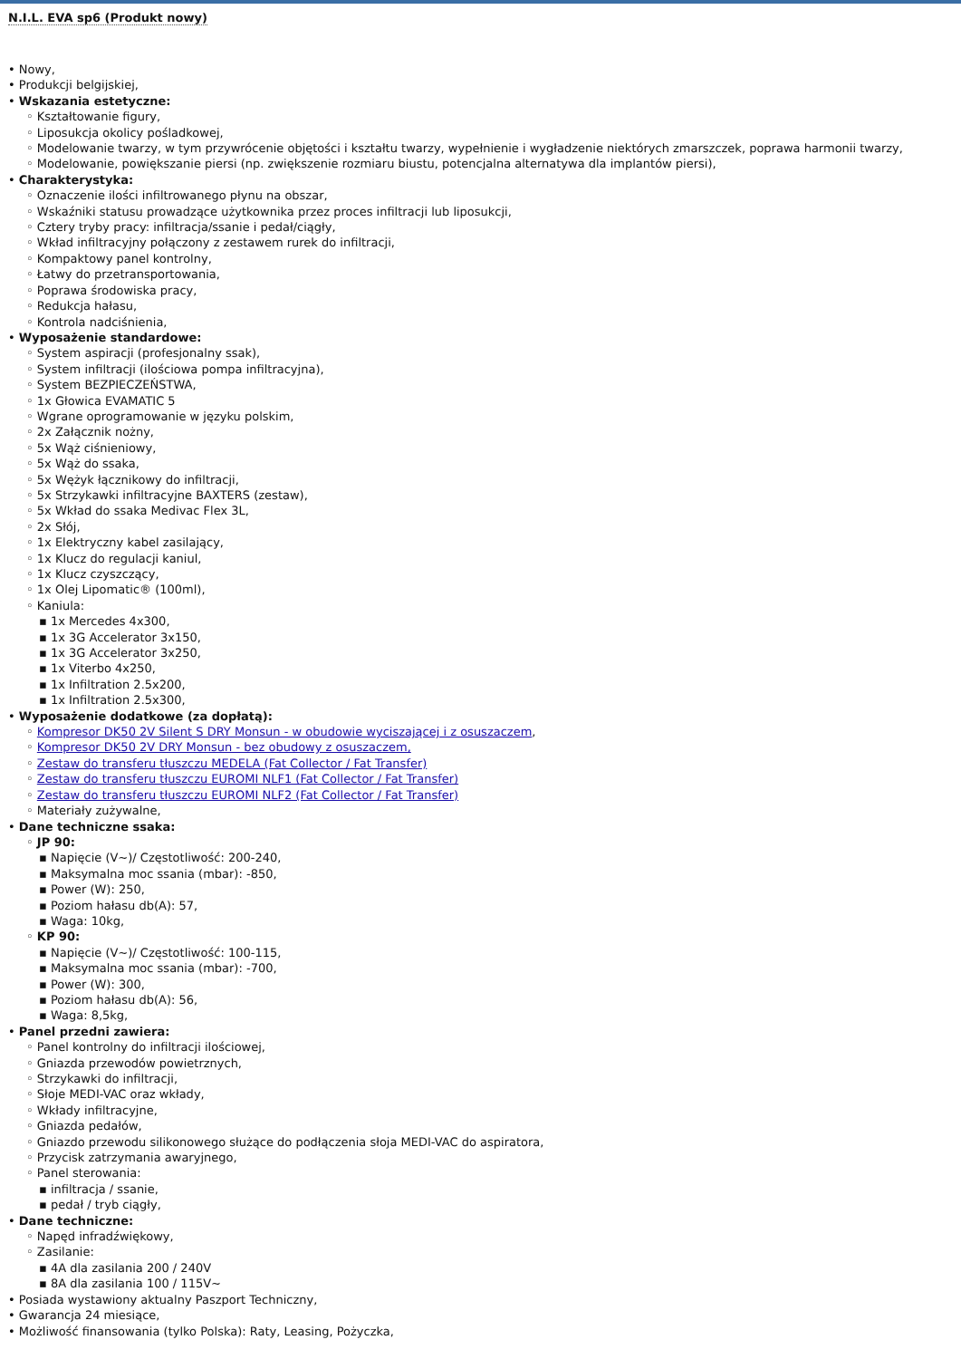N.I.L. EVA sp6 (Produkt nowy)
• Nowy,
• Produkcji belgijskiej,
• Wskazania estetyczne:
◦ Kształtowanie figury,
◦ Liposukcja okolicy pośladkowej,
◦ Modelowanie twarzy, w tym przywrócenie objętości i kształtu twarzy, wypełnienie i wygładzenie niektórych zmarszczek, poprawa harmonii twarzy,
◦ Modelowanie, powiększanie piersi (np. zwiększenie rozmiaru biustu, potencjalna alternatywa dla implantów piersi),
• Charakterystyka:
◦ Oznaczenie ilości infiltrowanego płynu na obszar,
◦ Wskaźniki statusu prowadzące użytkownika przez proces infiltracji lub liposukcji,
◦ Cztery tryby pracy: infiltracja/ssanie i pedał/ciągły,
◦ Wkład infiltracyjny połączony z zestawem rurek do infiltracji,
◦ Kompaktowy panel kontrolny,
◦ Łatwy do przetransportowania,
◦ Poprawa środowiska pracy,
◦ Redukcja hałasu,
◦ Kontrola nadciśnienia,
• Wyposażenie standardowe:
◦ System aspiracji (profesjonalny ssak),
◦ System infiltracji (ilościowa pompa infiltracyjna),
◦ System BEZPIECZEŃSTWA,
◦ 1x Głowica EVAMATIC 5
◦ Wgrane oprogramowanie w języku polskim,
◦ 2x Załącznik nożny,
◦ 5x Wąż ciśnieniowy,
◦ 5x Wąż do ssaka,
◦ 5x Wężyk łącznikowy do infiltracji,
◦ 5x Strzykawki infiltracyjne BAXTERS (zestaw),
◦ 5x Wkład do ssaka Medivac Flex 3L,
◦ 2x Słój,
◦ 1x Elektryczny kabel zasilający,
◦ 1x Klucz do regulacji kaniul,
◦ 1x Klucz czyszczący,
◦ 1x Olej Lipomatic® (100ml),
◦ Kaniula:
▪ 1x Mercedes 4x300,
▪ 1x 3G Accelerator 3x150,
▪ 1x 3G Accelerator 3x250,
▪ 1x Viterbo 4x250,
▪ 1x Infiltration 2.5x200,
▪ 1x Infiltration 2.5x300,
• Wyposażenie dodatkowe (za dopłatą):
◦ Kompresor DK50 2V Silent S DRY Monsun - w obudowie wyciszającej i z osuszaczem,
◦ Kompresor DK50 2V DRY Monsun - bez obudowy z osuszaczem,
◦ Zestaw do transferu tłuszczu MEDELA (Fat Collector / Fat Transfer)
◦ Zestaw do transferu tłuszczu EUROMI NLF1 (Fat Collector / Fat Transfer)
◦ Zestaw do transferu tłuszczu EUROMI NLF2 (Fat Collector / Fat Transfer)
◦ Materiały zużywalne,
• Dane techniczne ssaka:
◦ JP 90:
▪ Napięcie (V~)/ Częstotliwość: 200-240,
▪ Maksymalna moc ssania (mbar): -850,
▪ Power (W): 250,
▪ Poziom hałasu db(A): 57,
▪ Waga: 10kg,
◦ KP 90:
▪ Napięcie (V~)/ Częstotliwość: 100-115,
▪ Maksymalna moc ssania (mbar): -700,
▪ Power (W): 300,
▪ Poziom hałasu db(A): 56,
▪ Waga: 8,5kg,
• Panel przedni zawiera:
◦ Panel kontrolny do infiltracji ilościowej,
◦ Gniazda przewodów powietrznych,
◦ Strzykawki do infiltracji,
◦ Słoje MEDI-VAC oraz wkłady,
◦ Wkłady infiltracyjne,
◦ Gniazda pedałów,
◦ Gniazdo przewodu silikonowego służące do podłączenia słoja MEDI-VAC do aspiratora,
◦ Przycisk zatrzymania awaryjnego,
◦ Panel sterowania:
▪ infiltracja / ssanie,
▪ pedał / tryb ciągły,
• Dane techniczne:
◦ Napęd infradźwiękowy,
◦ Zasilanie:
▪ 4A dla zasilania 200 / 240V
▪ 8A dla zasilania 100 / 115V~
• Posiada wystawiony aktualny Paszport Techniczny,
• Gwarancja 24 miesiące,
• Możliwość finansowania (tylko Polska): Raty, Leasing, Pożyczka,